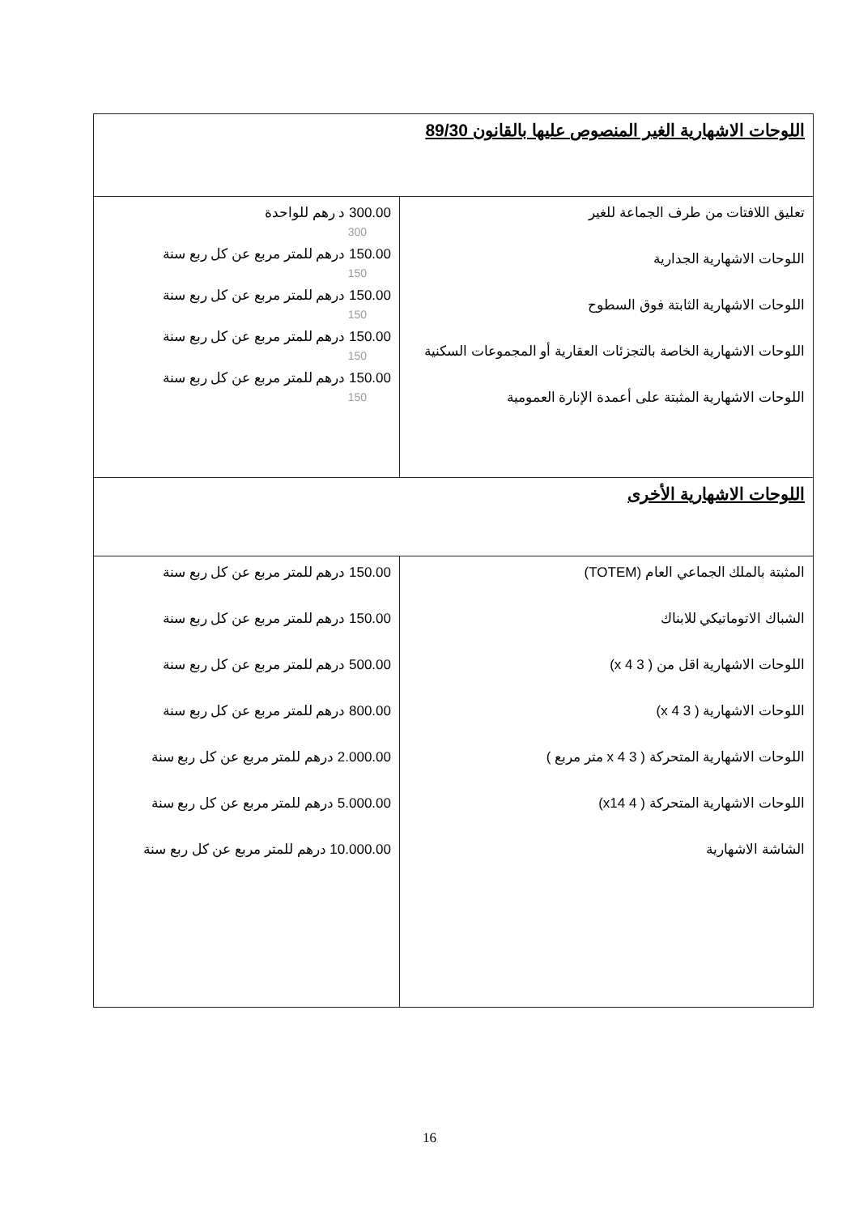| اللوحات الاشهارية الغير المنصوص عليها بالقانون 89/30 | |
| تعليق اللافتات من طرف الجماعة للغير اللوحات الاشهارية الجدارية اللوحات الاشهارية الثابتة فوق السطوح اللوحات الاشهارية الخاصة بالتجزئات العقارية أو المجموعات السكنية اللوحات الاشهارية المثبتة على أعمدة الإنارة العمومية | 300.00 د رهم للواحدة 300 150.00 درهم للمتر مربع عن كل ربع سنة 150 150.00 درهم للمتر مربع عن كل ربع سنة 150 150.00 درهم للمتر مربع عن كل ربع سنة 150 150.00 درهم للمتر مربع عن كل ربع سنة 150 |
| اللوحات الاشهارية الأخرى | |
| المثبتة بالملك الجماعي العام (TOTEM) الشباك الاتوماتيكي للابناك اللوحات الاشهارية اقل من ( 3 x 4) اللوحات الاشهارية ( 3 x 4) اللوحات الاشهارية المتحركة ( 3 x 4 متر مربع ) اللوحات الاشهارية المتحركة ( 4 x14) الشاشة الاشهارية | 150.00 درهم للمتر مربع عن كل ربع سنة 150.00 درهم للمتر مربع عن كل ربع سنة 500.00 درهم للمتر مربع عن كل ربع سنة 800.00 درهم للمتر مربع عن كل ربع سنة 2.000.00 درهم للمتر مربع عن كل ربع سنة 5.000.00 درهم للمتر مربع عن كل ربع سنة 10.000.00 درهم للمتر مربع عن كل ربع سنة |
16